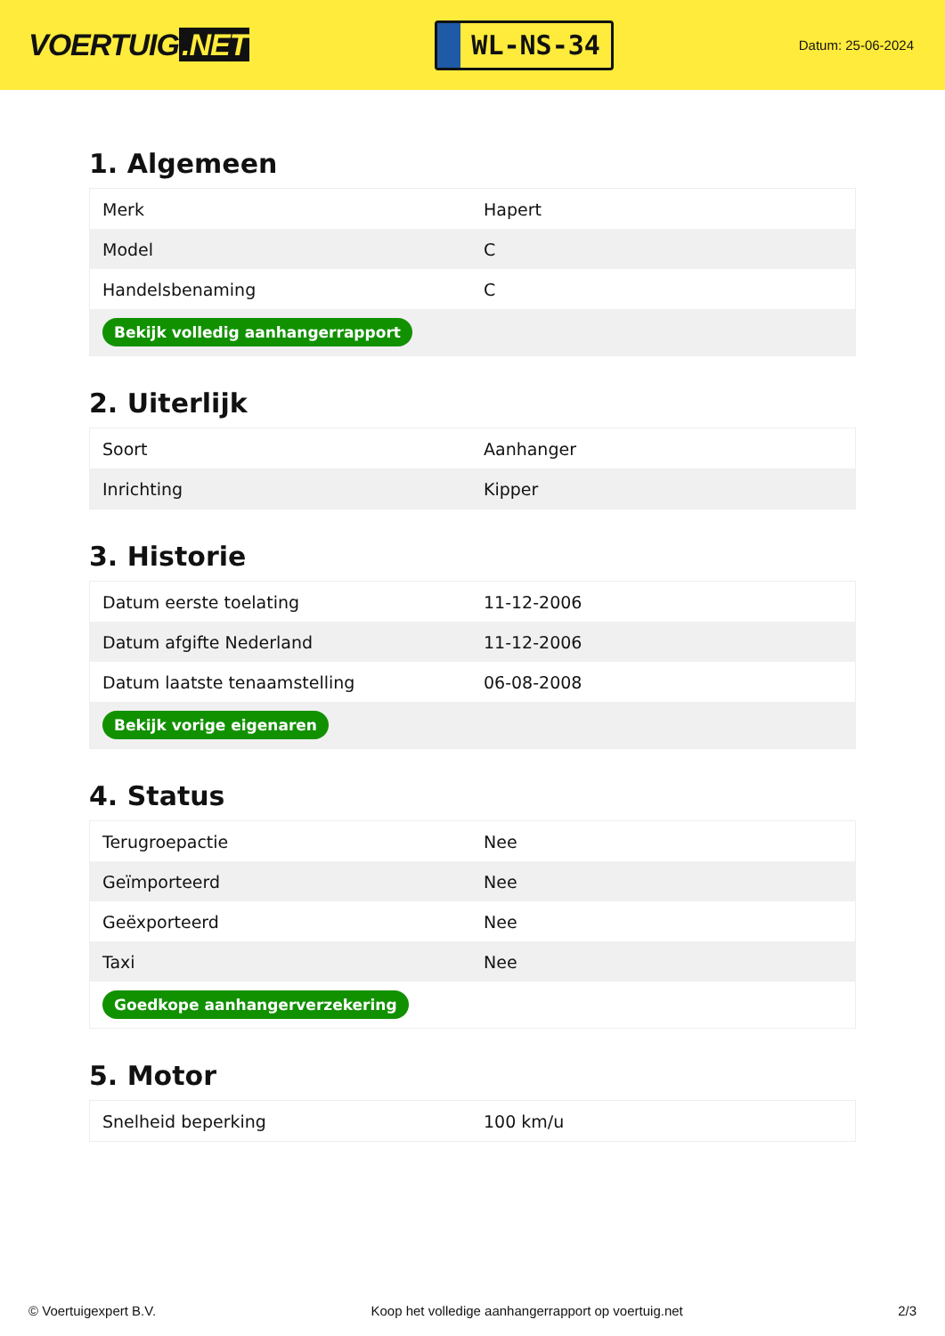VOERTUIG.NET
WL-NS-34
Datum: 25-06-2024
1. Algemeen
| Merk | Hapert |
| Model | C |
| Handelsbenaming | C |
| Bekijk volledig aanhangerrapport | |
2. Uiterlijk
| Soort | Aanhanger |
| Inrichting | Kipper |
3. Historie
| Datum eerste toelating | 11-12-2006 |
| Datum afgifte Nederland | 11-12-2006 |
| Datum laatste tenaamstelling | 06-08-2008 |
| Bekijk vorige eigenaren | |
4. Status
| Terugroepactie | Nee |
| Geïmporteerd | Nee |
| Geëxporteerd | Nee |
| Taxi | Nee |
| Goedkope aanhangerverzekering | |
5. Motor
| Snelheid beperking | 100 km/u |
© Voertuigexpert B.V. Koop het volledige aanhangerrapport op voertuig.net 2/3